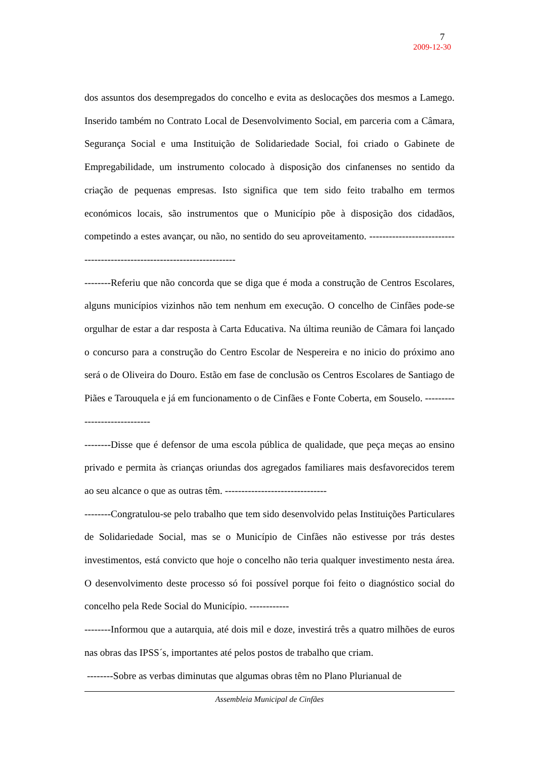7
2009-12-30
dos assuntos dos desempregados do concelho e evita as deslocações dos mesmos a Lamego. Inserido também no Contrato Local de Desenvolvimento Social, em parceria com a Câmara, Segurança Social e uma Instituição de Solidariedade Social, foi criado o Gabinete de Empregabilidade, um instrumento colocado à disposição dos cinfanenses no sentido da criação de pequenas empresas. Isto significa que tem sido feito trabalho em termos económicos locais, são instrumentos que o Município põe à disposição dos cidadãos, competindo a estes avançar, ou não, no sentido do seu aproveitamento. ------------------------------------------------------------------------
--------Referiu que não concorda que se diga que é moda a construção de Centros Escolares, alguns municípios vizinhos não tem nenhum em execução. O concelho de Cinfães pode-se orgulhar de estar a dar resposta à Carta Educativa. Na última reunião de Câmara foi lançado o concurso para a construção do Centro Escolar de Nespereira e no inicio do próximo ano será o de Oliveira do Douro. Estão em fase de conclusão os Centros Escolares de Santiago de Piães e Tarouquela e já em funcionamento o de Cinfães e Fonte Coberta, em Souselo. -----------------------------
--------Disse que é defensor de uma escola pública de qualidade, que peça meças ao ensino privado e permita às crianças oriundas dos agregados familiares mais desfavorecidos terem ao seu alcance o que as outras têm. -------------------------------
--------Congratulou-se pelo trabalho que tem sido desenvolvido pelas Instituições Particulares de Solidariedade Social, mas se o Município de Cinfães não estivesse por trás destes investimentos, está convicto que hoje o concelho não teria qualquer investimento nesta área. O desenvolvimento deste processo só foi possível porque foi feito o diagnóstico social do concelho pela Rede Social do Município. ------------
--------Informou que a autarquia, até dois mil e doze, investirá três a quatro milhões de euros nas obras das IPSS´s, importantes até pelos postos de trabalho que criam.
--------Sobre as verbas diminutas que algumas obras têm no Plano Plurianual de
Assembleia Municipal de Cinfães